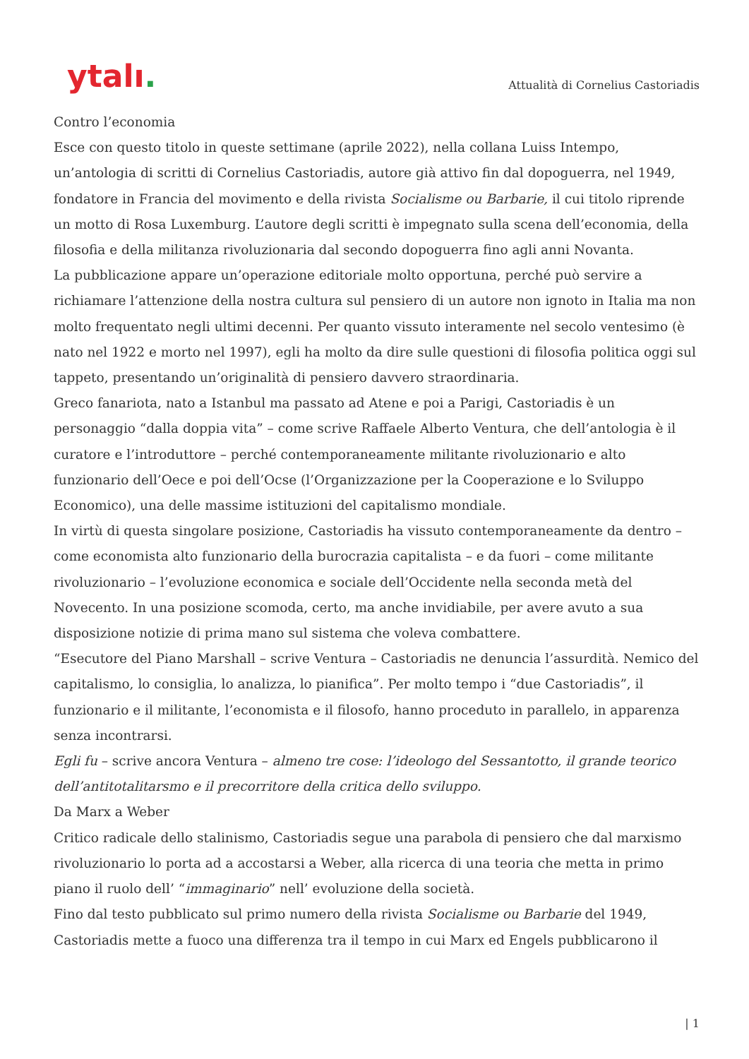ytalı.
Attualità di Cornelius Castoriadis
Contro l’economia
Esce con questo titolo in queste settimane (aprile 2022), nella collana Luiss Intempo, un’antologia di scritti di Cornelius Castoriadis, autore già attivo fin dal dopoguerra, nel 1949, fondatore in Francia del movimento e della rivista Socialisme ou Barbarie, il cui titolo riprende un motto di Rosa Luxemburg. L’autore degli scritti è impegnato sulla scena dell’economia, della filosofia e della militanza rivoluzionaria dal secondo dopoguerra fino agli anni Novanta.
La pubblicazione appare un’operazione editoriale molto opportuna, perché può servire a richiamare l’attenzione della nostra cultura sul pensiero di un autore non ignoto in Italia ma non molto frequentato negli ultimi decenni. Per quanto vissuto interamente nel secolo ventesimo (è nato nel 1922 e morto nel 1997), egli ha molto da dire sulle questioni di filosofia politica oggi sul tappeto, presentando un’originalità di pensiero davvero straordinaria.
Greco fanariota, nato a Istanbul ma passato ad Atene e poi a Parigi, Castoriadis è un personaggio “dalla doppia vita” – come scrive Raffaele Alberto Ventura, che dell’antologia è il curatore e l’introduttore – perché contemporaneamente militante rivoluzionario e alto funzionario dell’Oece e poi dell’Ocse (l’Organizzazione per la Cooperazione e lo Sviluppo Economico), una delle massime istituzioni del capitalismo mondiale.
In virtù di questa singolare posizione, Castoriadis ha vissuto contemporaneamente da dentro – come economista alto funzionario della burocrazia capitalista – e da fuori – come militante rivoluzionario – l’evoluzione economica e sociale dell’Occidente nella seconda metà del Novecento. In una posizione scomoda, certo, ma anche invidiabile, per avere avuto a sua disposizione notizie di prima mano sul sistema che voleva combattere.
“Esecutore del Piano Marshall – scrive Ventura – Castoriadis ne denuncia l’assurdità. Nemico del capitalismo, lo consiglia, lo analizza, lo pianifica”. Per molto tempo i “due Castoriadis”, il funzionario e il militante, l’economista e il filosofo, hanno proceduto in parallelo, in apparenza senza incontrarsi.
Egli fu – scrive ancora Ventura – almeno tre cose: l’ideologo del Sessantotto, il grande teorico dell’antitotalitarsmo e il precorritore della critica dello sviluppo.
Da Marx a Weber
Critico radicale dello stalinismo, Castoriadis segue una parabola di pensiero che dal marxismo rivoluzionario lo porta ad a accostarsi a Weber, alla ricerca di una teoria che metta in primo piano il ruolo dell’ “immaginario” nell’ evoluzione della società.
Fino dal testo pubblicato sul primo numero della rivista Socialisme ou Barbarie del 1949, Castoriadis mette a fuoco una differenza tra il tempo in cui Marx ed Engels pubblicarono il
| 1